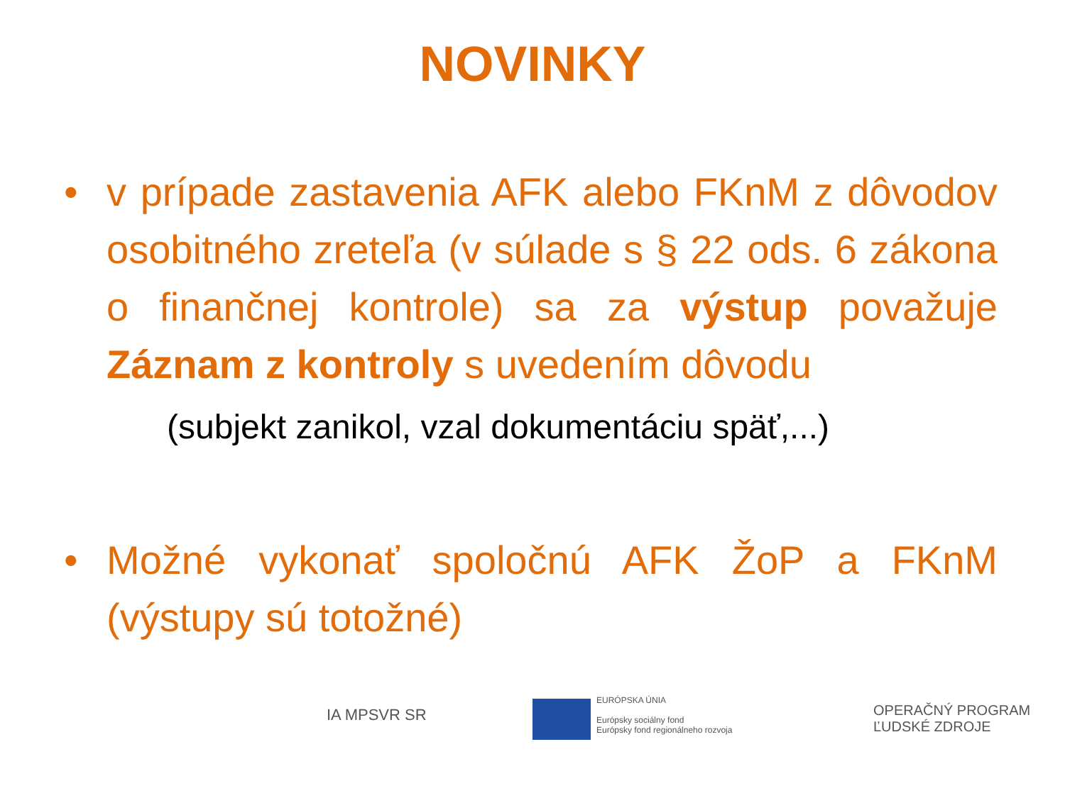NOVINKY
• v prípade zastavenia AFK alebo FKnM z dôvodov osobitného zreteľa (v súlade s § 22 ods. 6 zákona o finančnej kontrole) sa za výstup považuje Záznam z kontroly s uvedením dôvodu
(subjekt zanikol, vzal dokumentáciu späť,...)
• Možné vykonať spoločnú AFK ŽoP a FKnM (výstupy sú totožné)
IA MPSVR SR
EURÓPSKA ÚNIA
Európsky sociálny fond
Európsky fond regionálneho rozvoja
OPERAČNÝ PROGRAM
ĽUDSKÉ ZDROJE